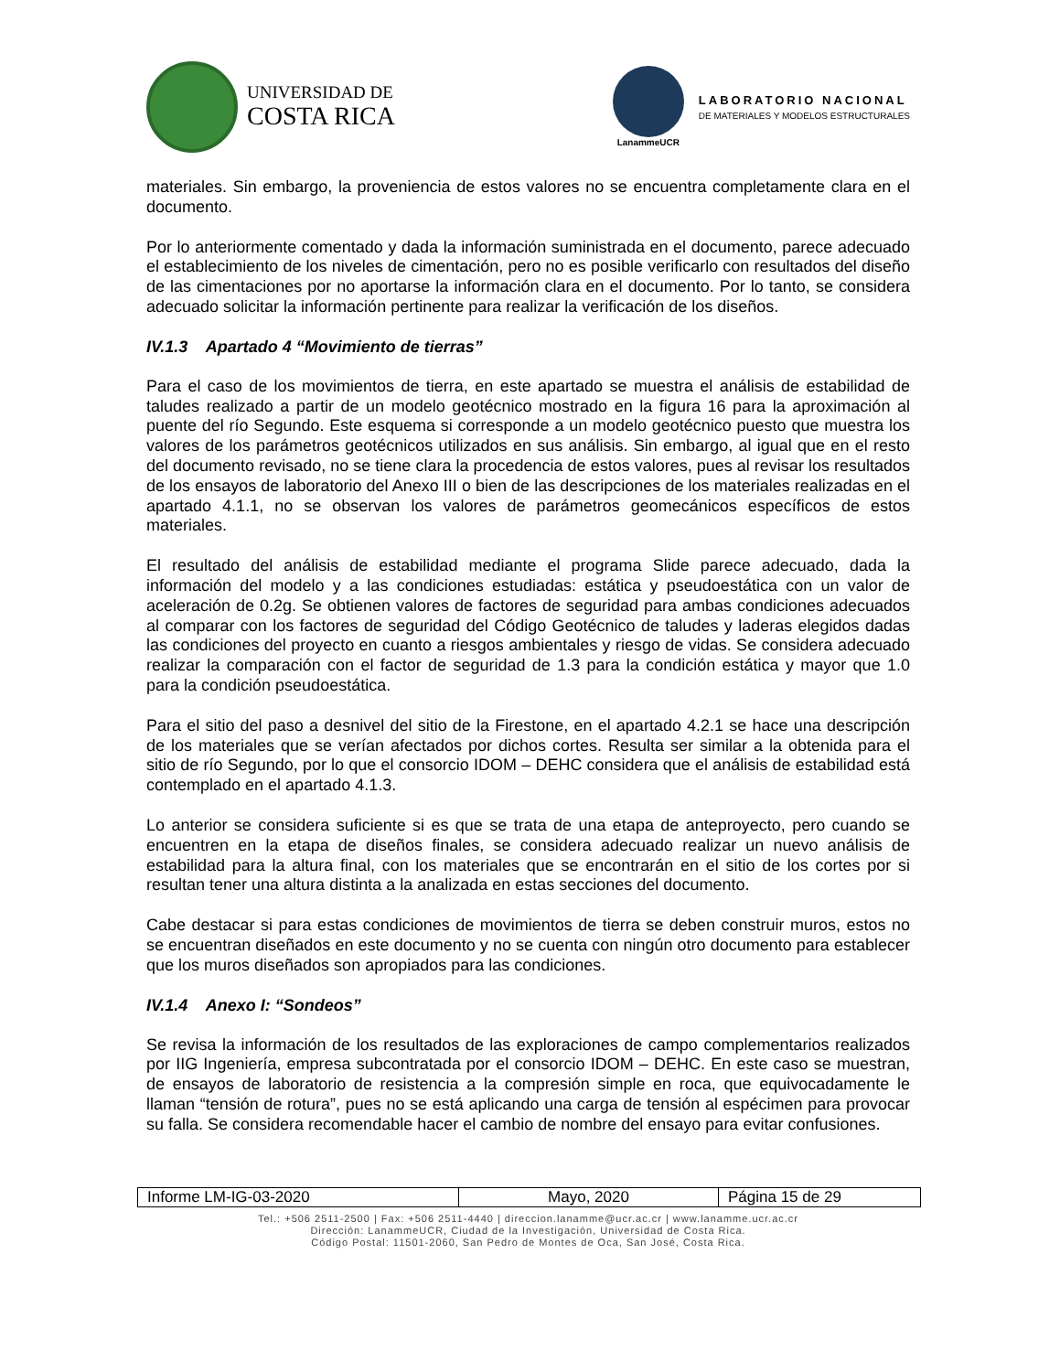UNIVERSIDAD DE
COSTA RICA
LanammeUCR
LABORATORIO NACIONAL
DE MATERIALES Y MODELOS ESTRUCTURALES
materiales. Sin embargo, la proveniencia de estos valores no se encuentra completamente clara en el documento.
Por lo anteriormente comentado y dada la información suministrada en el documento, parece adecuado el establecimiento de los niveles de cimentación, pero no es posible verificarlo con resultados del diseño de las cimentaciones por no aportarse la información clara en el documento. Por lo tanto, se considera adecuado solicitar la información pertinente para realizar la verificación de los diseños.
IV.1.3 Apartado 4 “Movimiento de tierras”
Para el caso de los movimientos de tierra, en este apartado se muestra el análisis de estabilidad de taludes realizado a partir de un modelo geotécnico mostrado en la figura 16 para la aproximación al puente del río Segundo. Este esquema si corresponde a un modelo geotécnico puesto que muestra los valores de los parámetros geotécnicos utilizados en sus análisis. Sin embargo, al igual que en el resto del documento revisado, no se tiene clara la procedencia de estos valores, pues al revisar los resultados de los ensayos de laboratorio del Anexo III o bien de las descripciones de los materiales realizadas en el apartado 4.1.1, no se observan los valores de parámetros geomecánicos específicos de estos materiales.
El resultado del análisis de estabilidad mediante el programa Slide parece adecuado, dada la información del modelo y a las condiciones estudiadas: estática y pseudoestática con un valor de aceleración de 0.2g. Se obtienen valores de factores de seguridad para ambas condiciones adecuados al comparar con los factores de seguridad del Código Geotécnico de taludes y laderas elegidos dadas las condiciones del proyecto en cuanto a riesgos ambientales y riesgo de vidas. Se considera adecuado realizar la comparación con el factor de seguridad de 1.3 para la condición estática y mayor que 1.0 para la condición pseudoestática.
Para el sitio del paso a desnivel del sitio de la Firestone, en el apartado 4.2.1 se hace una descripción de los materiales que se verían afectados por dichos cortes. Resulta ser similar a la obtenida para el sitio de río Segundo, por lo que el consorcio IDOM – DEHC considera que el análisis de estabilidad está contemplado en el apartado 4.1.3.
Lo anterior se considera suficiente si es que se trata de una etapa de anteproyecto, pero cuando se encuentren en la etapa de diseños finales, se considera adecuado realizar un nuevo análisis de estabilidad para la altura final, con los materiales que se encontrarán en el sitio de los cortes por si resultan tener una altura distinta a la analizada en estas secciones del documento.
Cabe destacar si para estas condiciones de movimientos de tierra se deben construir muros, estos no se encuentran diseñados en este documento y no se cuenta con ningún otro documento para establecer que los muros diseñados son apropiados para las condiciones.
IV.1.4 Anexo I: “Sondeos”
Se revisa la información de los resultados de las exploraciones de campo complementarios realizados por IIG Ingeniería, empresa subcontratada por el consorcio IDOM – DEHC. En este caso se muestran, de ensayos de laboratorio de resistencia a la compresión simple en roca, que equivocadamente le llaman “tensión de rotura”, pues no se está aplicando una carga de tensión al espécimen para provocar su falla. Se considera recomendable hacer el cambio de nombre del ensayo para evitar confusiones.
| Informe LM-IG-03-2020 | Mayo, 2020 | Página 15 de 29 |
Tel.: +506 2511-2500 | Fax: +506 2511-4440 | direccion.lanamme@ucr.ac.cr | www.lanamme.ucr.ac.cr
Dirección: LanammeUCR, Ciudad de la Investigación, Universidad de Costa Rica.
Código Postal: 11501-2060, San Pedro de Montes de Oca, San José, Costa Rica.